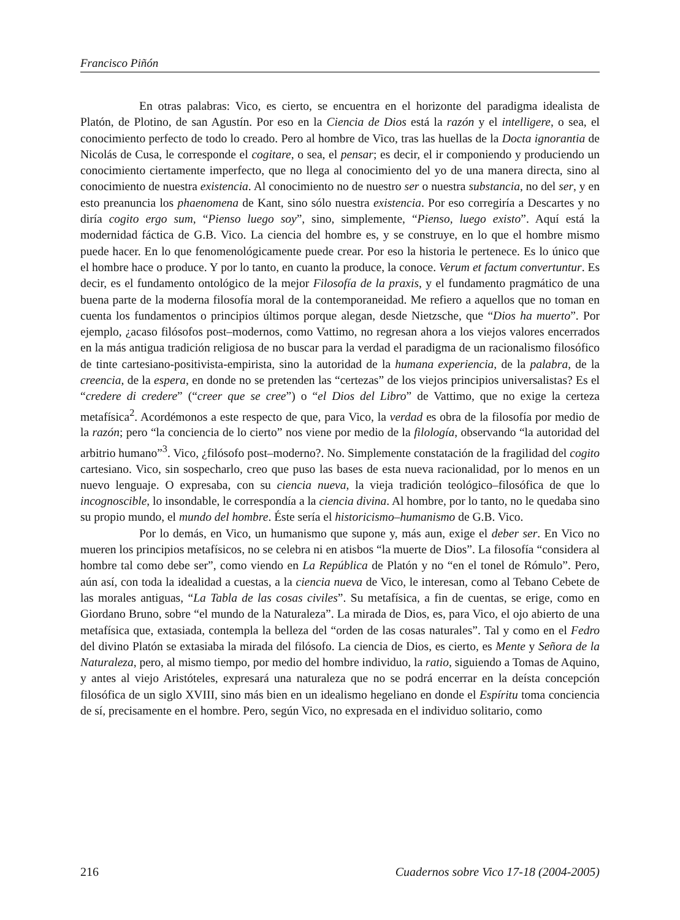Francisco Piñón
En otras palabras: Vico, es cierto, se encuentra en el horizonte del paradigma idealista de Platón, de Plotino, de san Agustín. Por eso en la Ciencia de Dios está la razón y el intelligere, o sea, el conocimiento perfecto de todo lo creado. Pero al hombre de Vico, tras las huellas de la Docta ignorantia de Nicolás de Cusa, le corresponde el cogitare, o sea, el pensar; es decir, el ir componiendo y produciendo un conocimiento ciertamente imperfecto, que no llega al conocimiento del yo de una manera directa, sino al conocimiento de nuestra existencia. Al conocimiento no de nuestro ser o nuestra substancia, no del ser, y en esto preanuncia los phaenomena de Kant, sino sólo nuestra existencia. Por eso corregiría a Descartes y no diría cogito ergo sum, “Pienso luego soy”, sino, simplemente, “Pienso, luego existo”. Aquí está la modernidad fáctica de G.B. Vico. La ciencia del hombre es, y se construye, en lo que el hombre mismo puede hacer. En lo que fenomenológicamente puede crear. Por eso la historia le pertenece. Es lo único que el hombre hace o produce. Y por lo tanto, en cuanto la produce, la conoce. Verum et factum convertuntur. Es decir, es el fundamento ontológico de la mejor Filosofía de la praxis, y el fundamento pragmático de una buena parte de la moderna filosofía moral de la contemporaneidad. Me refiero a aquellos que no toman en cuenta los fundamentos o principios últimos porque alegan, desde Nietzsche, que “Dios ha muerto”. Por ejemplo, ¿acaso filósofos post–modernos, como Vattimo, no regresan ahora a los viejos valores encerrados en la más antigua tradición religiosa de no buscar para la verdad el paradigma de un racionalismo filosófico de tinte cartesiano-positivista-empirista, sino la autoridad de la humana experiencia, de la palabra, de la creencia, de la espera, en donde no se pretenden las “certezas” de los viejos principios universalistas? Es el “credere di credere” (“creer que se cree”) o “el Dios del Libro” de Vattimo, que no exige la certeza metafísica<sup>2</sup>. Acordémonos a este respecto de que, para Vico, la verdad es obra de la filosofía por medio de la razón; pero “la conciencia de lo cierto” nos viene por medio de la filología, observando “la autoridad del arbitrio humano”<sup>3</sup>. Vico, ¿filósofo post–moderno?. No. Simplemente constatación de la fragilidad del cogito cartesiano. Vico, sin sospecharlo, creo que puso las bases de esta nueva racionalidad, por lo menos en un nuevo lenguaje. O expresaba, con su ciencia nueva, la vieja tradición teológico–filosófica de que lo incognoscible, lo insondable, le correspondía a la ciencia divina. Al hombre, por lo tanto, no le quedaba sino su propio mundo, el mundo del hombre. Éste sería el historicismo–humanismo de G.B. Vico.
Por lo demás, en Vico, un humanismo que supone y, más aun, exige el deber ser. En Vico no mueren los principios metafísicos, no se celebra ni en atisbos “la muerte de Dios”. La filosofía “considera al hombre tal como debe ser”, como viendo en La República de Platón y no “en el tonel de Rómulo”. Pero, aún así, con toda la idealidad a cuestas, a la ciencia nueva de Vico, le interesan, como al Tebano Cebete de las morales antiguas, “La Tabla de las cosas civiles”. Su metafísica, a fin de cuentas, se erige, como en Giordano Bruno, sobre “el mundo de la Naturaleza”. La mirada de Dios, es, para Vico, el ojo abierto de una metafísica que, extasiada, contempla la belleza del “orden de las cosas naturales”. Tal y como en el Fedro del divino Platón se extasiaba la mirada del filósofo. La ciencia de Dios, es cierto, es Mente y Señora de la Naturaleza, pero, al mismo tiempo, por medio del hombre individuo, la ratio, siguiendo a Tomas de Aquino, y antes al viejo Aristóteles, expresará una naturaleza que no se podrá encerrar en la deísta concepción filosófica de un siglo XVIII, sino más bien en un idealismo hegeliano en donde el Espíritu toma conciencia de sí, precisamente en el hombre. Pero, según Vico, no expresada en el individuo solitario, como
216 Cuadernos sobre Vico 17-18 (2004-2005)